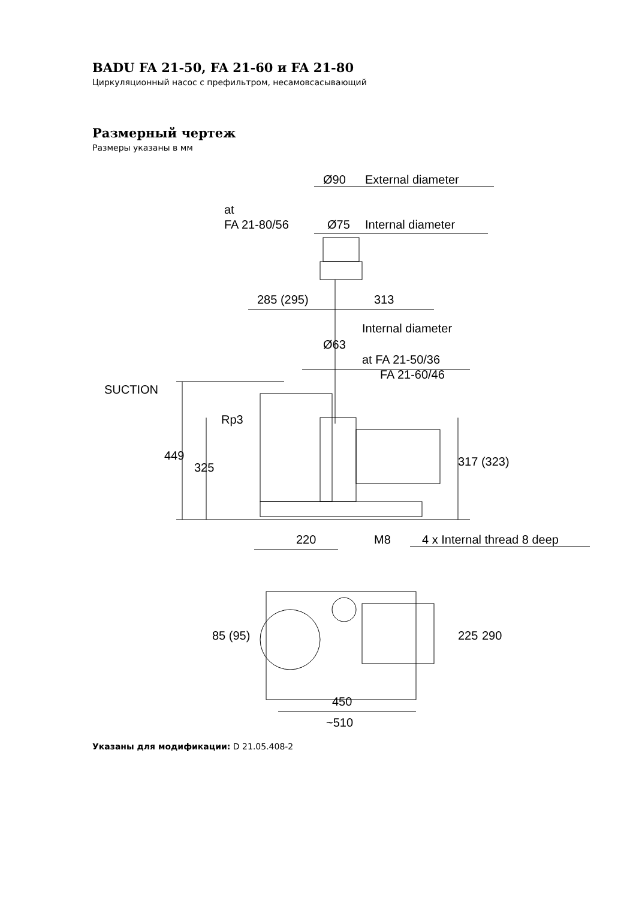BADU FA 21-50, FA 21-60 и FA 21-80
Циркуляционный насос с префильтром, несамовсасывающий
Размерный чертеж
Размеры указаны в мм
Ø90
External diameter
at
FA 21-80/56
Ø75
Internal diameter
285 (295)
313
Internal diameter
Ø63
at FA 21-50/36
FA 21-60/46
SUCTION
Rp3
449
325
317 (323)
220
M8
4 x Internal thread 8 deep
85 (95)
225
290
450
~510
Указаны для модификации: D 21.05.408-2